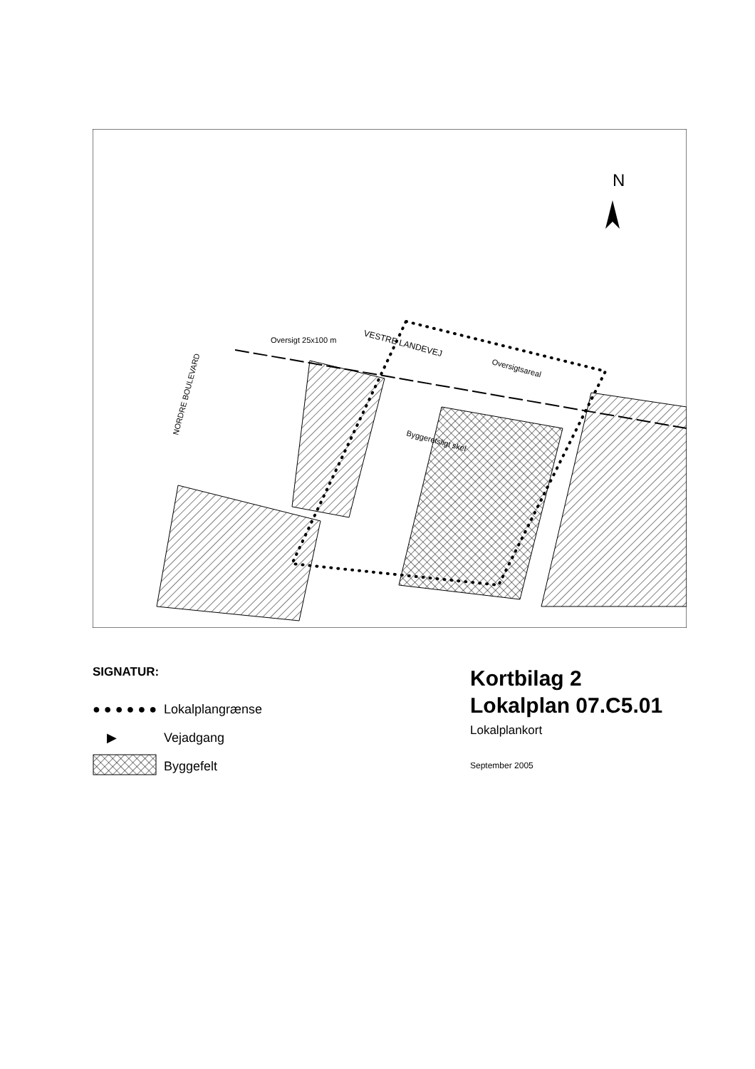VESTRE LANDEVEJ
Oversigtsareal
Oversigt 25x100 m
NORDRE BOULEVARD
Byggeretsligt skel
N
SIGNATUR:
● ● ● ● ● ●
Lokalplangrænse
▶
Vejadgang
Byggefelt
Kortbilag 2
Lokalplan 07.C5.01
Lokalplankort
September 2005